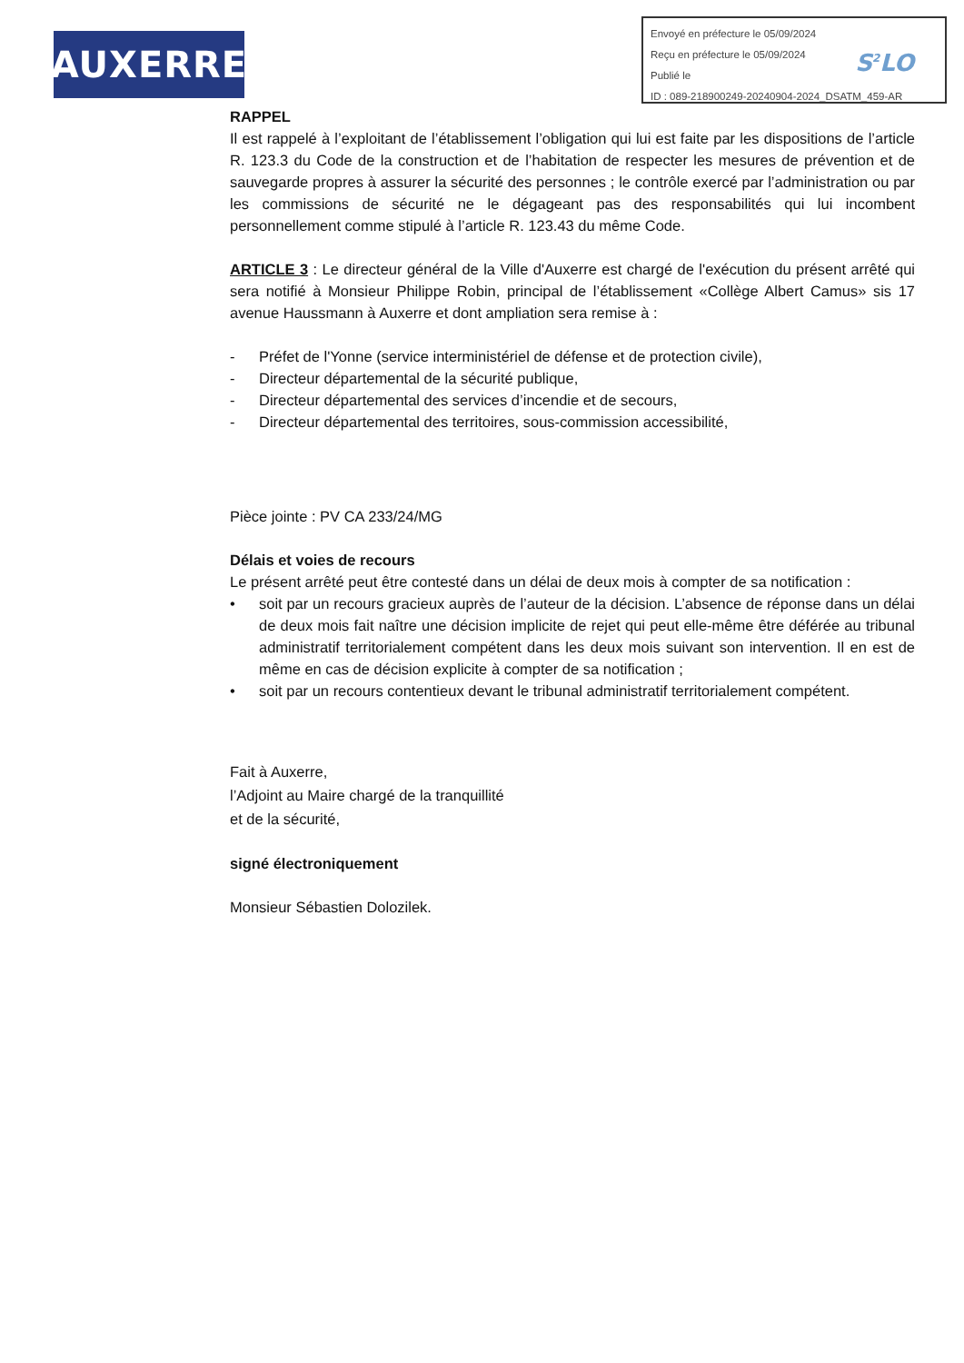AUXERRE
Envoyé en préfecture le 05/09/2024
Reçu en préfecture le 05/09/2024
Publié le
ID : 089-218900249-20240904-2024_DSATM_459-AR
S<sup>2</sup>LO
RAPPEL
Il est rappelé à l’exploitant de l’établissement l’obligation qui lui est faite par les dispositions de l’article R. 123.3 du Code de la construction et de l’habitation de respecter les mesures de prévention et de sauvegarde propres à assurer la sécurité des personnes ; le contrôle exercé par l’administration ou par les commissions de sécurité ne le dégageant pas des responsabilités qui lui incombent personnellement comme stipulé à l’article R. 123.43 du même Code.
ARTICLE 3 : Le directeur général de la Ville d'Auxerre est chargé de l'exécution du présent arrêté qui sera notifié à Monsieur Philippe Robin, principal de l’établissement «Collège Albert Camus» sis 17 avenue Haussmann à Auxerre et dont ampliation sera remise à :
- Préfet de l'Yonne (service interministériel de défense et de protection civile),
- Directeur départemental de la sécurité publique,
- Directeur départemental des services d’incendie et de secours,
- Directeur départemental des territoires, sous-commission accessibilité,
Pièce jointe : PV CA 233/24/MG
Délais et voies de recours
Le présent arrêté peut être contesté dans un délai de deux mois à compter de sa notification :
• soit par un recours gracieux auprès de l’auteur de la décision. L’absence de réponse dans un délai de deux mois fait naître une décision implicite de rejet qui peut elle-même être déférée au tribunal administratif territorialement compétent dans les deux mois suivant son intervention. Il en est de même en cas de décision explicite à compter de sa notification ;
• soit par un recours contentieux devant le tribunal administratif territorialement compétent.
Fait à Auxerre,
l’Adjoint au Maire chargé de la tranquillité
et de la sécurité,
signé électroniquement
Monsieur Sébastien Dolozilek.